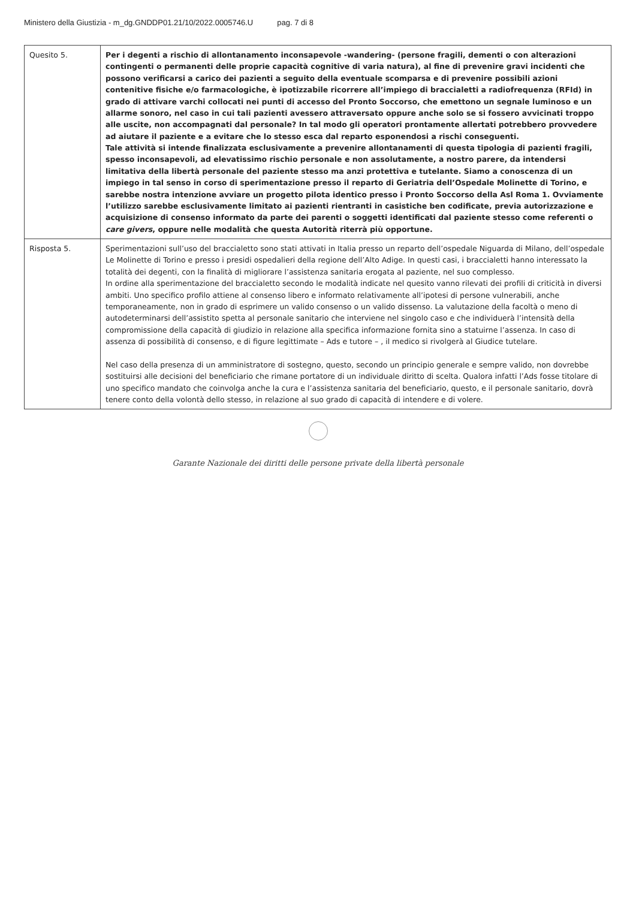Ministero della Giustizia - m_dg.GNDDP01.21/10/2022.0005746.U pag. 7 di 8
| Quesito 5. | Per i degenti a rischio di allontanamento inconsapevole -wandering- (persone fragili, dementi o con alterazioni contingenti o permanenti delle proprie capacità cognitive di varia natura), al fine di prevenire gravi incidenti che possono verificarsi a carico dei pazienti a seguito della eventuale scomparsa e di prevenire possibili azioni contenitive fisiche e/o farmacologiche, è ipotizzabile ricorrere all’impiego di braccialetti a radiofrequenza (RFId) in grado di attivare varchi collocati nei punti di accesso del Pronto Soccorso, che emettono un segnale luminoso e un allarme sonoro, nel caso in cui tali pazienti avessero attraversato oppure anche solo se si fossero avvicinati troppo alle uscite, non accompagnati dal personale? In tal modo gli operatori prontamente allertati potrebbero provvedere ad aiutare il paziente e a evitare che lo stesso esca dal reparto esponendosi a rischi conseguenti. Tale attività si intende finalizzata esclusivamente a prevenire allontanamenti di questa tipologia di pazienti fragili, spesso inconsapevoli, ad elevatissimo rischio personale e non assolutamente, a nostro parere, da intendersi limitativa della libertà personale del paziente stesso ma anzi protettiva e tutelante. Siamo a conoscenza di un impiego in tal senso in corso di sperimentazione presso il reparto di Geriatria dell’Ospedale Molinette di Torino, e sarebbe nostra intenzione avviare un progetto pilota identico presso i Pronto Soccorso della Asl Roma 1. Ovviamente l’utilizzo sarebbe esclusivamente limitato ai pazienti rientranti in casistiche ben codificate, previa autorizzazione e acquisizione di consenso informato da parte dei parenti o soggetti identificati dal paziente stesso come referenti o care givers , oppure nelle modalità che questa Autorità riterrà più opportune. |
| Risposta 5. | Sperimentazioni sull’uso del braccialetto sono stati attivati in Italia presso un reparto dell’ospedale Niguarda di Milano, dell’ospedale Le Molinette di Torino e presso i presidi ospedalieri della regione dell’Alto Adige. In questi casi, i braccialetti hanno interessato la totalità dei degenti, con la finalità di migliorare l’assistenza sanitaria erogata al paziente, nel suo complesso. In ordine alla sperimentazione del braccialetto secondo le modalità indicate nel quesito vanno rilevati dei profili di criticità in diversi ambiti. Uno specifico profilo attiene al consenso libero e informato relativamente all’ipotesi di persone vulnerabili, anche temporaneamente, non in grado di esprimere un valido consenso o un valido dissenso. La valutazione della facoltà o meno di autodeterminarsi dell’assistito spetta al personale sanitario che interviene nel singolo caso e che individuerà l’intensità della compromissione della capacità di giudizio in relazione alla specifica informazione fornita sino a statuirne l’assenza. In caso di assenza di possibilità di consenso, e di figure legittimate – Ads e tutore – , il medico si rivolgerà al Giudice tutelare. Nel caso della presenza di un amministratore di sostegno, questo, secondo un principio generale e sempre valido, non dovrebbe sostituirsi alle decisioni del beneficiario che rimane portatore di un individuale diritto di scelta. Qualora infatti l’Ads fosse titolare di uno specifico mandato che coinvolga anche la cura e l’assistenza sanitaria del beneficiario, questo, e il personale sanitario, dovrà tenere conto della volontà dello stesso, in relazione al suo grado di capacità di intendere e di volere. |
Garante Nazionale dei diritti delle persone private della libertà personale